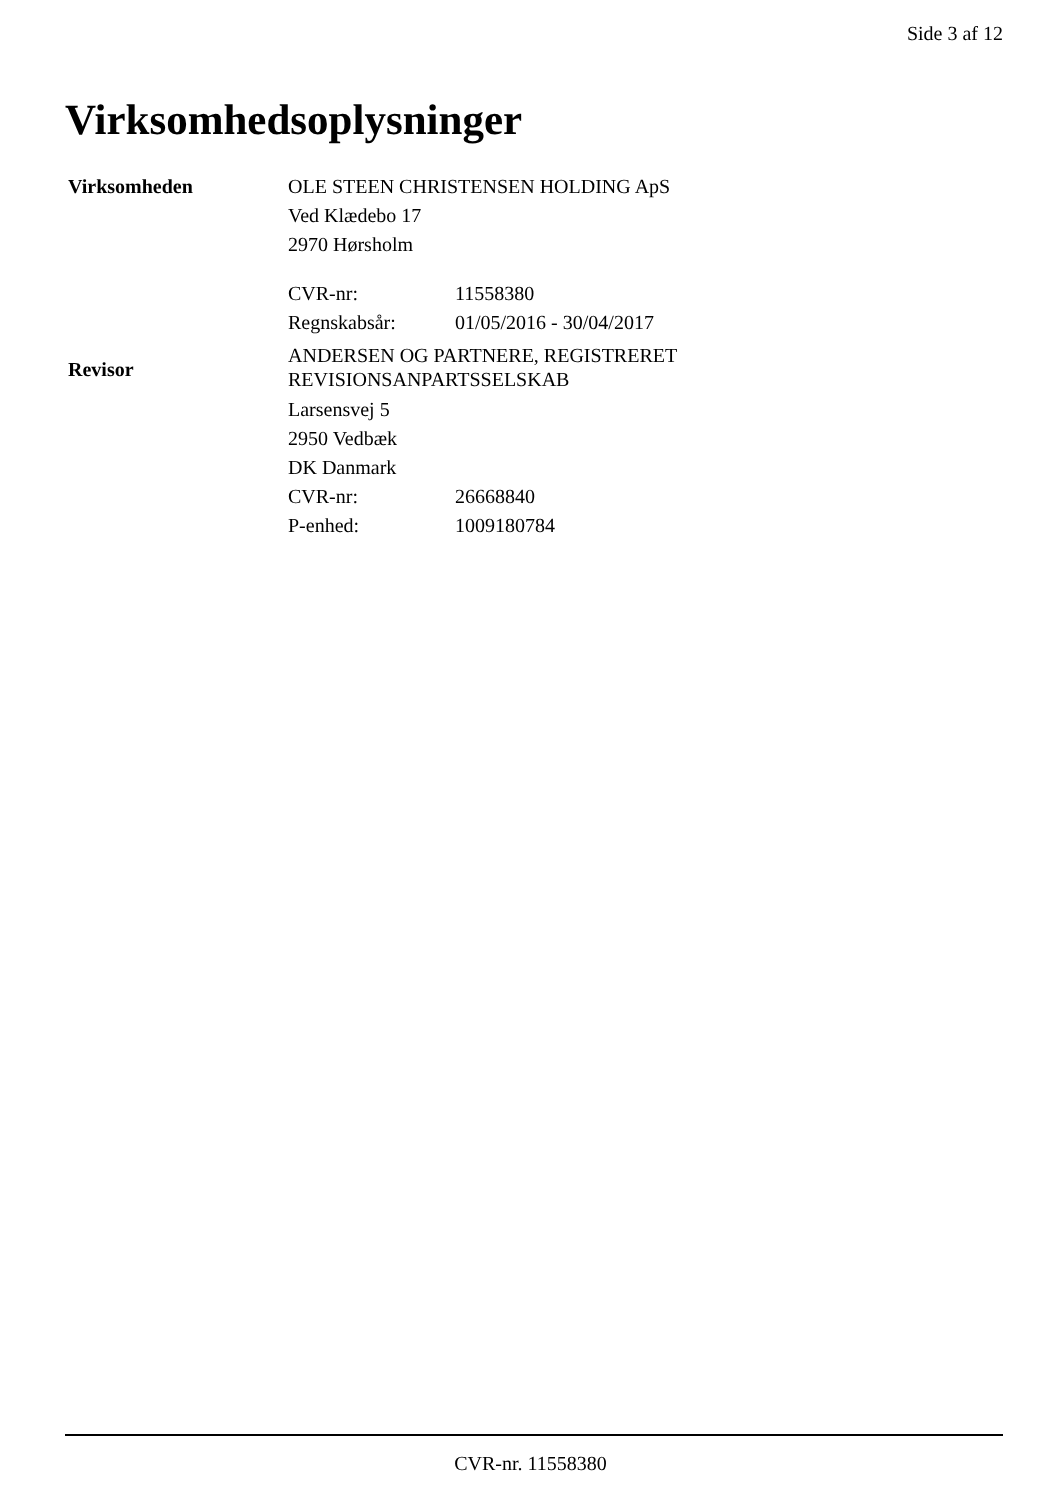Side 3 af 12
Virksomhedsoplysninger
| Virksomheden | OLE STEEN CHRISTENSEN HOLDING ApS | |
| | Ved Klædebo 17 | |
| | 2970 Hørsholm | |
| | CVR-nr: | 11558380 |
| | Regnskabsår: | 01/05/2016 - 30/04/2017 |
| Revisor | ANDERSEN OG PARTNERE, REGISTRERET REVISIONSANPARTSSELSKAB | |
| | Larsensvej 5 | |
| | 2950 Vedbæk | |
| | DK Danmark | |
| | CVR-nr: | 26668840 |
| | P-enhed: | 1009180784 |
CVR-nr. 11558380